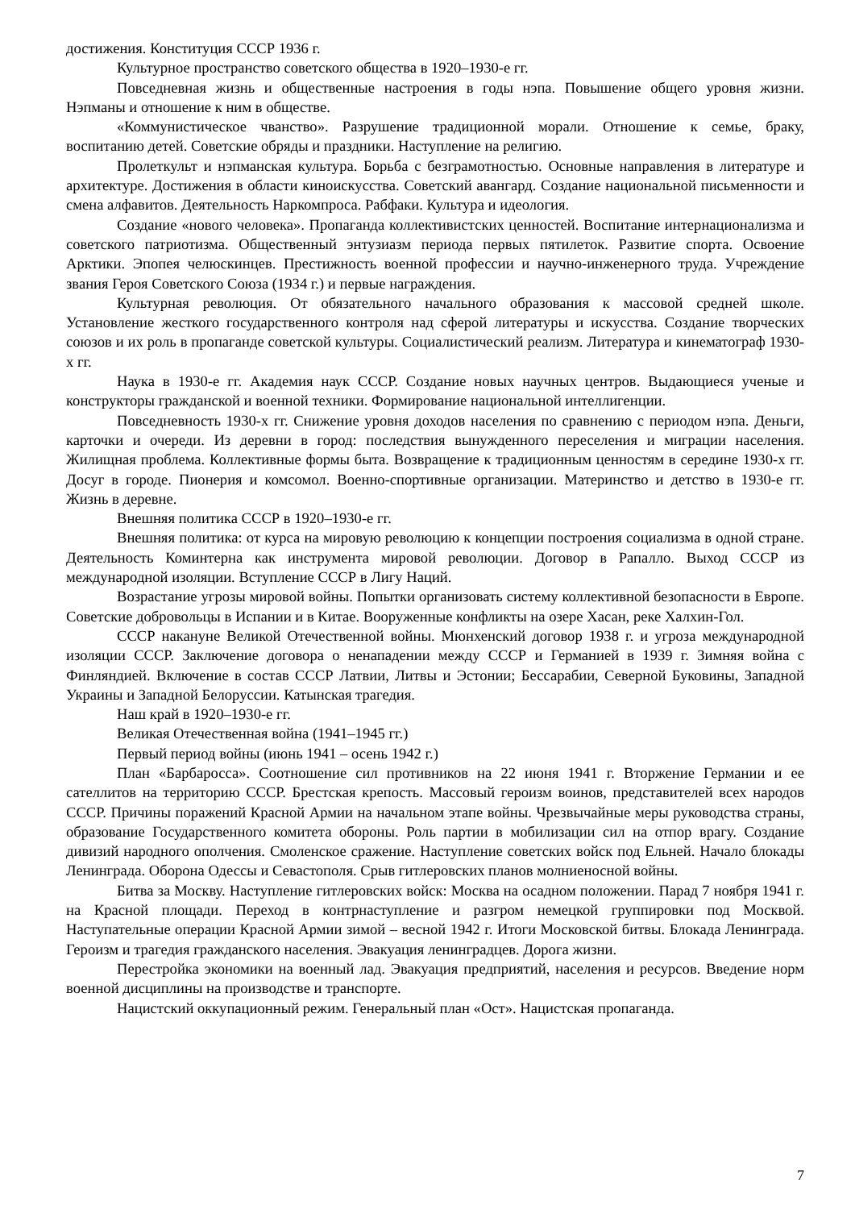достижения. Конституция СССР 1936 г.
Культурное пространство советского общества в 1920–1930-е гг.
Повседневная жизнь и общественные настроения в годы нэпа. Повышение общего уровня жизни. Нэпманы и отношение к ним в обществе.
«Коммунистическое чванство». Разрушение традиционной морали. Отношение к семье, браку, воспитанию детей. Советские обряды и праздники. Наступление на религию.
Пролеткульт и нэпманская культура. Борьба с безграмотностью. Основные направления в литературе и архитектуре. Достижения в области киноискусства. Советский авангард. Создание национальной письменности и смена алфавитов. Деятельность Наркомпроса. Рабфаки. Культура и идеология.
Создание «нового человека». Пропаганда коллективистских ценностей. Воспитание интернационализма и советского патриотизма. Общественный энтузиазм периода первых пятилеток. Развитие спорта. Освоение Арктики. Эпопея челюскинцев. Престижность военной профессии и научно-инженерного труда. Учреждение звания Героя Советского Союза (1934 г.) и первые награждения.
Культурная революция. От обязательного начального образования к массовой средней школе. Установление жесткого государственного контроля над сферой литературы и искусства. Создание творческих союзов и их роль в пропаганде советской культуры. Социалистический реализм. Литература и кинематограф 1930-х гг.
Наука в 1930-е гг. Академия наук СССР. Создание новых научных центров. Выдающиеся ученые и конструкторы гражданской и военной техники. Формирование национальной интеллигенции.
Повседневность 1930-х гг. Снижение уровня доходов населения по сравнению с периодом нэпа. Деньги, карточки и очереди. Из деревни в город: последствия вынужденного переселения и миграции населения. Жилищная проблема. Коллективные формы быта. Возвращение к традиционным ценностям в середине 1930-х гг. Досуг в городе. Пионерия и комсомол. Военно-спортивные организации. Материнство и детство в 1930-е гг. Жизнь в деревне.
Внешняя политика СССР в 1920–1930-е гг.
Внешняя политика: от курса на мировую революцию к концепции построения социализма в одной стране. Деятельность Коминтерна как инструмента мировой революции. Договор в Рапалло. Выход СССР из международной изоляции. Вступление СССР в Лигу Наций.
Возрастание угрозы мировой войны. Попытки организовать систему коллективной безопасности в Европе. Советские добровольцы в Испании и в Китае. Вооруженные конфликты на озере Хасан, реке Халхин-Гол.
СССР накануне Великой Отечественной войны. Мюнхенский договор 1938 г. и угроза международной изоляции СССР. Заключение договора о ненападении между СССР и Германией в 1939 г. Зимняя война с Финляндией. Включение в состав СССР Латвии, Литвы и Эстонии; Бессарабии, Северной Буковины, Западной Украины и Западной Белоруссии. Катынская трагедия.
Наш край в 1920–1930-е гг.
Великая Отечественная война (1941–1945 гг.)
Первый период войны (июнь 1941 – осень 1942 г.)
План «Барбаросса». Соотношение сил противников на 22 июня 1941 г. Вторжение Германии и ее сателлитов на территорию СССР. Брестская крепость. Массовый героизм воинов, представителей всех народов СССР. Причины поражений Красной Армии на начальном этапе войны. Чрезвычайные меры руководства страны, образование Государственного комитета обороны. Роль партии в мобилизации сил на отпор врагу. Создание дивизий народного ополчения. Смоленское сражение. Наступление советских войск под Ельней. Начало блокады Ленинграда. Оборона Одессы и Севастополя. Срыв гитлеровских планов молниеносной войны.
Битва за Москву. Наступление гитлеровских войск: Москва на осадном положении. Парад 7 ноября 1941 г. на Красной площади. Переход в контрнаступление и разгром немецкой группировки под Москвой. Наступательные операции Красной Армии зимой – весной 1942 г. Итоги Московской битвы. Блокада Ленинграда. Героизм и трагедия гражданского населения. Эвакуация ленинградцев. Дорога жизни.
Перестройка экономики на военный лад. Эвакуация предприятий, населения и ресурсов. Введение норм военной дисциплины на производстве и транспорте.
Нацистский оккупационный режим. Генеральный план «Ост». Нацистская пропаганда.
7